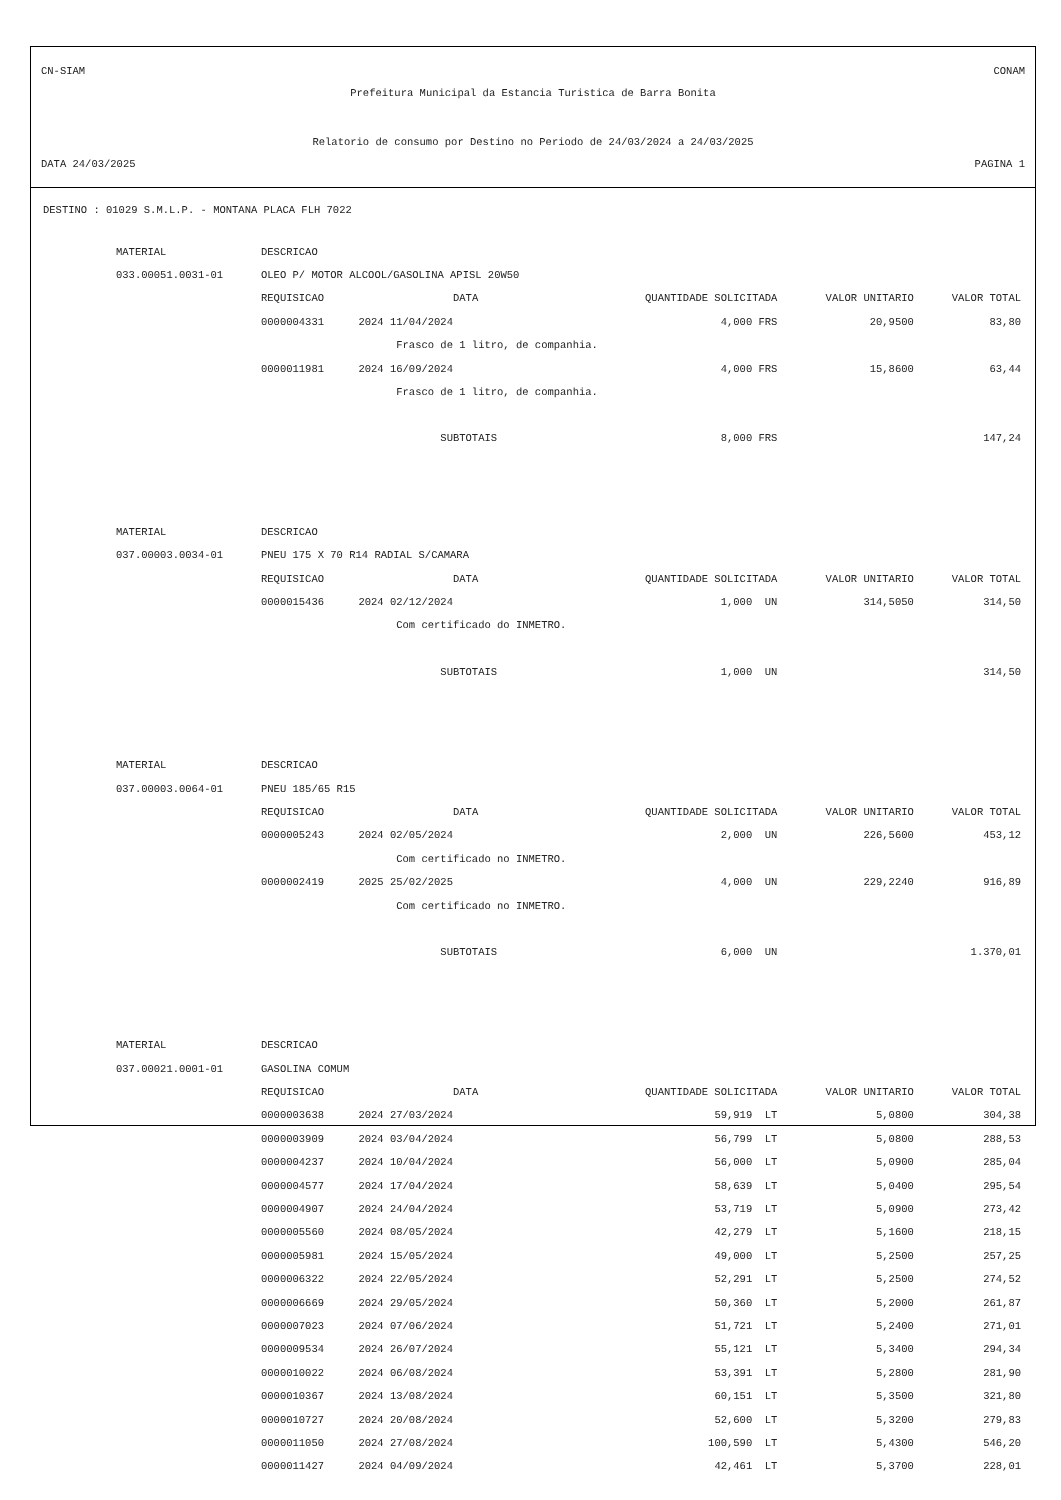CN-SIAM CONAM
Prefeitura Municipal da Estancia Turistica de Barra Bonita
Relatorio de consumo por Destino no Periodo de 24/03/2024 a 24/03/2025
DATA 24/03/2025 PAGINA 1
DESTINO : 01029 S.M.L.P. - MONTANA PLACA FLH 7022
| MATERIAL | DESCRICAO | | | | |
| 033.00051.0031-01 | OLEO P/ MOTOR ALCOOL/GASOLINA APISL 20W50 | | | | |
| | REQUISICAO | DATA | QUANTIDADE SOLICITADA | VALOR UNITARIO | VALOR TOTAL |
| | 0000004331 | 2024 11/04/2024 | 4,000 FRS | 20,9500 | 83,80 |
| | | Frasco de 1 litro, de companhia. | | | |
| | 0000011981 | 2024 16/09/2024 | 4,000 FRS | 15,8600 | 63,44 |
| | | Frasco de 1 litro, de companhia. | | | |
| | | SUBTOTAIS | 8,000 FRS | | 147,24 |
| MATERIAL | DESCRICAO | | | | |
| 037.00003.0034-01 | PNEU 175 X 70 R14 RADIAL S/CAMARA | | | | |
| | REQUISICAO | DATA | QUANTIDADE SOLICITADA | VALOR UNITARIO | VALOR TOTAL |
| | 0000015436 | 2024 02/12/2024 | 1,000 UN | 314,5050 | 314,50 |
| | | Com certificado do INMETRO. | | | |
| | | SUBTOTAIS | 1,000 UN | | 314,50 |
| MATERIAL | DESCRICAO | | | | |
| 037.00003.0064-01 | PNEU 185/65 R15 | | | | |
| | REQUISICAO | DATA | QUANTIDADE SOLICITADA | VALOR UNITARIO | VALOR TOTAL |
| | 0000005243 | 2024 02/05/2024 | 2,000 UN | 226,5600 | 453,12 |
| | | Com certificado no INMETRO. | | | |
| | 0000002419 | 2025 25/02/2025 | 4,000 UN | 229,2240 | 916,89 |
| | | Com certificado no INMETRO. | | | |
| | | SUBTOTAIS | 6,000 UN | | 1.370,01 |
| MATERIAL | DESCRICAO | | | | |
| 037.00021.0001-01 | GASOLINA COMUM | | | | |
| | REQUISICAO | DATA | QUANTIDADE SOLICITADA | VALOR UNITARIO | VALOR TOTAL |
| | 0000003638 | 2024 27/03/2024 | 59,919 LT | 5,0800 | 304,38 |
| | 0000003909 | 2024 03/04/2024 | 56,799 LT | 5,0800 | 288,53 |
| | 0000004237 | 2024 10/04/2024 | 56,000 LT | 5,0900 | 285,04 |
| | 0000004577 | 2024 17/04/2024 | 58,639 LT | 5,0400 | 295,54 |
| | 0000004907 | 2024 24/04/2024 | 53,719 LT | 5,0900 | 273,42 |
| | 0000005560 | 2024 08/05/2024 | 42,279 LT | 5,1600 | 218,15 |
| | 0000005981 | 2024 15/05/2024 | 49,000 LT | 5,2500 | 257,25 |
| | 0000006322 | 2024 22/05/2024 | 52,291 LT | 5,2500 | 274,52 |
| | 0000006669 | 2024 29/05/2024 | 50,360 LT | 5,2000 | 261,87 |
| | 0000007023 | 2024 07/06/2024 | 51,721 LT | 5,2400 | 271,01 |
| | 0000009534 | 2024 26/07/2024 | 55,121 LT | 5,3400 | 294,34 |
| | 0000010022 | 2024 06/08/2024 | 53,391 LT | 5,2800 | 281,90 |
| | 0000010367 | 2024 13/08/2024 | 60,151 LT | 5,3500 | 321,80 |
| | 0000010727 | 2024 20/08/2024 | 52,600 LT | 5,3200 | 279,83 |
| | 0000011050 | 2024 27/08/2024 | 100,590 LT | 5,4300 | 546,20 |
| | 0000011427 | 2024 04/09/2024 | 42,461 LT | 5,3700 | 228,01 |